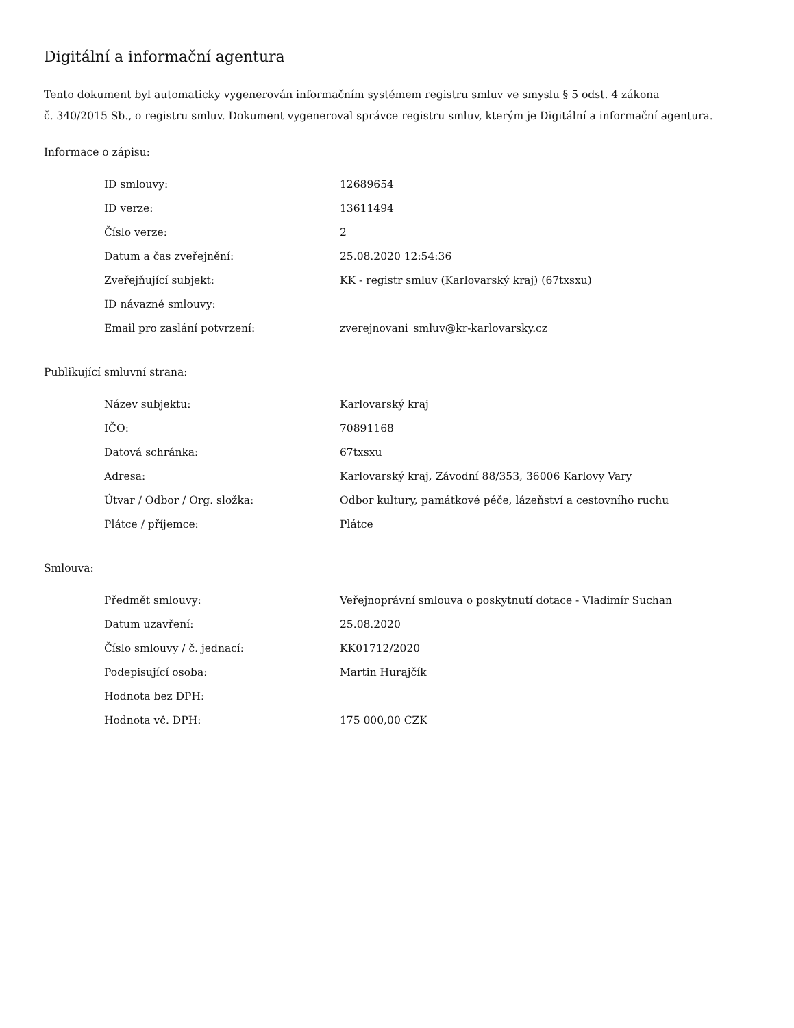Digitální a informační agentura
Tento dokument byl automaticky vygenerován informačním systémem registru smluv ve smyslu § 5 odst. 4 zákona
č. 340/2015 Sb., o registru smluv. Dokument vygeneroval správce registru smluv, kterým je Digitální a informační agentura.
Informace o zápisu:
| ID smlouvy: | 12689654 |
| ID verze: | 13611494 |
| Číslo verze: | 2 |
| Datum a čas zveřejnění: | 25.08.2020 12:54:36 |
| Zveřejňující subjekt: | KK - registr smluv (Karlovarský kraj) (67txsxu) |
| ID návazné smlouvy: | |
| Email pro zaslání potvrzení: | zverejnovani_smluv@kr-karlovarsky.cz |
Publikující smluvní strana:
| Název subjektu: | Karlovarský kraj |
| IČO: | 70891168 |
| Datová schránka: | 67txsxu |
| Adresa: | Karlovarský kraj, Závodní 88/353, 36006 Karlovy Vary |
| Útvar / Odbor / Org. složka: | Odbor kultury, památkové péče, lázeňství a cestovního ruchu |
| Plátce / příjemce: | Plátce |
Smlouva:
| Předmět smlouvy: | Veřejnoprávní smlouva o poskytnutí dotace - Vladimír Suchan |
| Datum uzavření: | 25.08.2020 |
| Číslo smlouvy / č. jednací: | KK01712/2020 |
| Podepisující osoba: | Martin Hurajčík |
| Hodnota bez DPH: | |
| Hodnota vč. DPH: | 175 000,00 CZK |